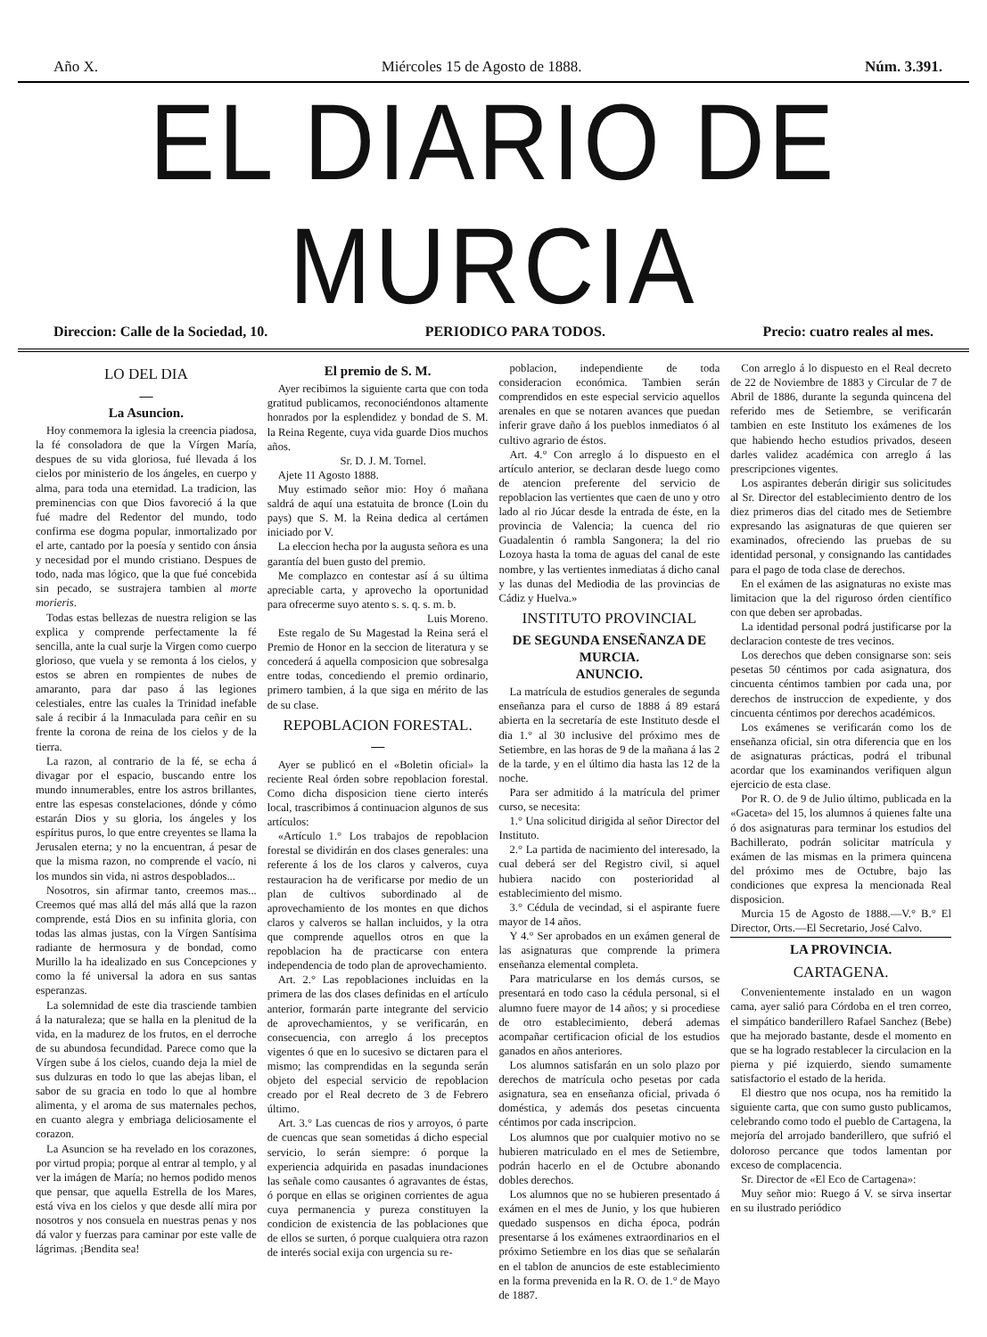Año X. Miércoles 15 de Agosto de 1888. Núm. 3.391.
EL DIARIO DE MURCIA
Direccion: Calle de la Sociedad, 10. PERIODICO PARA TODOS. Precio: cuatro reales al mes.
LO DEL DIA
—
La Asuncion.
Hoy conmemora la iglesia la creencia piadosa, la fé consoladora de que la Vírgen María, despues de su vida gloriosa, fué llevada á los cielos por ministerio de los ángeles, en cuerpo y alma, para toda una eternidad. La tradicion, las preminencias con que Dios favoreció á la que fué madre del Redentor del mundo, todo confirma ese dogma popular, inmortalizado por el arte, cantado por la poesía y sentido con ánsia y necesidad por el mundo cristiano. Despues de todo, nada mas lógico, que la que fué concebida sin pecado, se sustrajera tambien al morte morieris.
Todas estas bellezas de nuestra religion se las explica y comprende perfectamente la fé sencilla, ante la cual surje la Virgen como cuerpo glorioso, que vuela y se remonta á los cielos, y estos se abren en rompientes de nubes de amaranto, para dar paso á las legiones celestiales, entre las cuales la Trinidad inefable sale á recibir á la Inmaculada para ceñir en su frente la corona de reina de los cielos y de la tierra.
La razon, al contrario de la fé, se echa á divagar por el espacio, buscando entre los mundo innumerables, entre los astros brillantes, entre las espesas constelaciones, dónde y cómo estarán Dios y su gloria, los ángeles y los espíritus puros, lo que entre creyentes se llama la Jerusalen eterna; y no la encuentran, á pesar de que la misma razon, no comprende el vacío, ni los mundos sin vida, ni astros despoblados...
Nosotros, sin afirmar tanto, creemos mas... Creemos qué mas allá del más allá que la razon comprende, está Dios en su infinita gloria, con todas las almas justas, con la Vírgen Santísima radiante de hermosura y de bondad, como Murillo la ha idealizado en sus Concepciones y como la fé universal la adora en sus santas esperanzas.
La solemnidad de este dia trasciende tambien á la naturaleza; que se halla en la plenitud de la vida, en la madurez de los frutos, en el derroche de su abundosa fecundidad. Parece como que la Vírgen sube á los cielos, cuando deja la miel de sus dulzuras en todo lo que las abejas liban, el sabor de su gracia en todo lo que al hombre alimenta, y el aroma de sus maternales pechos, en cuanto alegra y embriaga deliciosamente el corazon.
La Asuncion se ha revelado en los corazones, por virtud propia; porque al entrar al templo, y al ver la imágen de María; no hemos podido menos que pensar, que aquella Estrella de los Mares, está viva en los cielos y que desde allí mira por nosotros y nos consuela en nuestras penas y nos dá valor y fuerzas para caminar por este valle de lágrimas. ¡Bendita sea!
El premio de S. M.
Ayer recibimos la siguiente carta que con toda gratitud publicamos, reconociéndonos altamente honrados por la esplendidez y bondad de S. M. la Reina Regente, cuya vida guarde Dios muchos años.
Sr. D. J. M. Tornel.
Ajete 11 Agosto 1888.
Muy estimado señor mio: Hoy ó mañana saldrá de aquí una estatuita de bronce (Loin du pays) que S. M. la Reina dedica al certámen iniciado por V.
La eleccion hecha por la augusta señora es una garantía del buen gusto del premio.
Me complazco en contestar así á su última apreciable carta, y aprovecho la oportunidad para ofrecerme suyo atento s. s. q. s. m. b.
Luis Moreno.
Este regalo de Su Magestad la Reina será el Premio de Honor en la seccion de literatura y se concederá á aquella composicion que sobresalga entre todas, concediendo el premio ordinario, primero tambien, á la que siga en mérito de las de su clase.
REPOBLACION FORESTAL.
—
Ayer se publicó en el «Boletin oficial» la reciente Real órden sobre repoblacion forestal. Como dicha disposicion tiene cierto interés local, trascribimos á continuacion algunos de sus artículos:
«Artículo 1.° Los trabajos de repoblacion forestal se dividirán en dos clases generales: una referente á los de los claros y calveros, cuya restauracion ha de verificarse por medio de un plan de cultivos subordinado al de aprovechamiento de los montes en que dichos claros y calveros se hallan incluidos, y la otra que comprende aquellos otros en que la repoblacion ha de practicarse con entera independencia de todo plan de aprovechamiento.
Art. 2.° Las repoblaciones incluidas en la primera de las dos clases definidas en el artículo anterior, formarán parte integrante del servicio de aprovechamientos, y se verificarán, en consecuencia, con arreglo á los preceptos vigentes ó que en lo sucesivo se dictaren para el mismo; las comprendidas en la segunda serán objeto del especial servicio de repoblacion creado por el Real decreto de 3 de Febrero último.
Art. 3.° Las cuencas de rios y arroyos, ó parte de cuencas que sean sometidas á dicho especial servicio, lo serán siempre: ó porque la experiencia adquirida en pasadas inundaciones las señale como causantes ó agravantes de éstas, ó porque en ellas se originen corrientes de agua cuya permanencia y pureza constituyen la condicion de existencia de las poblaciones que de ellos se surten, ó porque cualquiera otra razon de interés social exija con urgencia su re-
poblacion, independiente de toda consideracion económica. Tambien serán comprendidos en este especial servicio aquellos arenales en que se notaren avances que puedan inferir grave daño á los pueblos inmediatos ó al cultivo agrario de éstos.
Art. 4.° Con arreglo á lo dispuesto en el artículo anterior, se declaran desde luego como de atencion preferente del servicio de repoblacion las vertientes que caen de uno y otro lado al rio Júcar desde la entrada de éste, en la provincia de Valencia; la cuenca del rio Guadalentin ó rambla Sangonera; la del rio Lozoya hasta la toma de aguas del canal de este nombre, y las vertientes inmediatas á dicho canal y las dunas del Mediodia de las provincias de Cádiz y Huelva.»
INSTITUTO PROVINCIAL
DE SEGUNDA ENSEÑANZA DE MURCIA.
ANUNCIO.
La matrícula de estudios generales de segunda enseñanza para el curso de 1888 á 89 estará abierta en la secretaría de este Instituto desde el dia 1.° al 30 inclusive del próximo mes de Setiembre, en las horas de 9 de la mañana á las 2 de la tarde, y en el último dia hasta las 12 de la noche.
Para ser admitido á la matrícula del primer curso, se necesita:
1.° Una solicitud dirigida al señor Director del Instituto.
2.° La partida de nacimiento del interesado, la cual deberá ser del Registro civil, si aquel hubiera nacido con posterioridad al establecimiento del mismo.
3.° Cédula de vecindad, si el aspirante fuere mayor de 14 años.
Y 4.° Ser aprobados en un exámen general de las asignaturas que comprende la primera enseñanza elemental completa.
Para matricularse en los demás cursos, se presentará en todo caso la cédula personal, si el alumno fuere mayor de 14 años; y si procediese de otro establecimiento, deberá ademas acompañar certificacion oficial de los estudios ganados en años anteriores.
Los alumnos satisfarán en un solo plazo por derechos de matrícula ocho pesetas por cada asignatura, sea en enseñanza oficial, privada ó doméstica, y además dos pesetas cincuenta céntimos por cada inscripcion.
Los alumnos que por cualquier motivo no se hubieren matriculado en el mes de Setiembre, podrán hacerlo en el de Octubre abonando dobles derechos.
Los alumnos que no se hubieren presentado á exámen en el mes de Junio, y los que hubieren quedado suspensos en dicha época, podrán presentarse á los exámenes extraordinarios en el próximo Setiembre en los dias que se señalarán en el tablon de anuncios de este establecimiento en la forma prevenida en la R. O. de 1.° de Mayo de 1887.
Con arreglo á lo dispuesto en el Real decreto de 22 de Noviembre de 1883 y Circular de 7 de Abril de 1886, durante la segunda quincena del referido mes de Setiembre, se verificarán tambien en este Instituto los exámenes de los que habiendo hecho estudios privados, deseen darles validez académica con arreglo á las prescripciones vigentes.
Los aspirantes deberán dirigir sus solicitudes al Sr. Director del establecimiento dentro de los diez primeros dias del citado mes de Setiembre expresando las asignaturas de que quieren ser examinados, ofreciendo las pruebas de su identidad personal, y consignando las cantidades para el pago de toda clase de derechos.
En el exámen de las asignaturas no existe mas limitacion que la del riguroso órden científico con que deben ser aprobadas.
La identidad personal podrá justificarse por la declaracion conteste de tres vecinos.
Los derechos que deben consignarse son: seis pesetas 50 céntimos por cada asignatura, dos cincuenta céntimos tambien por cada una, por derechos de instruccion de expediente, y dos cincuenta céntimos por derechos académicos.
Los exámenes se verificarán como los de enseñanza oficial, sin otra diferencia que en los de asignaturas prácticas, podrá el tribunal acordar que los examinandos verifiquen algun ejercicio de esta clase.
Por R. O. de 9 de Julio último, publicada en la «Gaceta» del 15, los alumnos á quienes falte una ó dos asignaturas para terminar los estudios del Bachillerato, podrán solicitar matrícula y exámen de las mismas en la primera quincena del próximo mes de Octubre, bajo las condiciones que expresa la mencionada Real disposicion.
Murcia 15 de Agosto de 1888.—V.° B.° El Director, Orts.—El Secretario, José Calvo.
LA PROVINCIA.
CARTAGENA.
Convenientemente instalado en un wagon cama, ayer salió para Córdoba en el tren correo, el simpático banderillero Rafael Sanchez (Bebe) que ha mejorado bastante, desde el momento en que se ha logrado restablecer la circulacion en la pierna y pié izquierdo, siendo sumamente satisfactorio el estado de la herida.
El diestro que nos ocupa, nos ha remitido la siguiente carta, que con sumo gusto publicamos, celebrando como todo el pueblo de Cartagena, la mejoría del arrojado banderillero, que sufrió el doloroso percance que todos lamentan por exceso de complacencia.
Sr. Director de «El Eco de Cartagena»:
Muy señor mio: Ruego á V. se sirva insertar en su ilustrado periódico